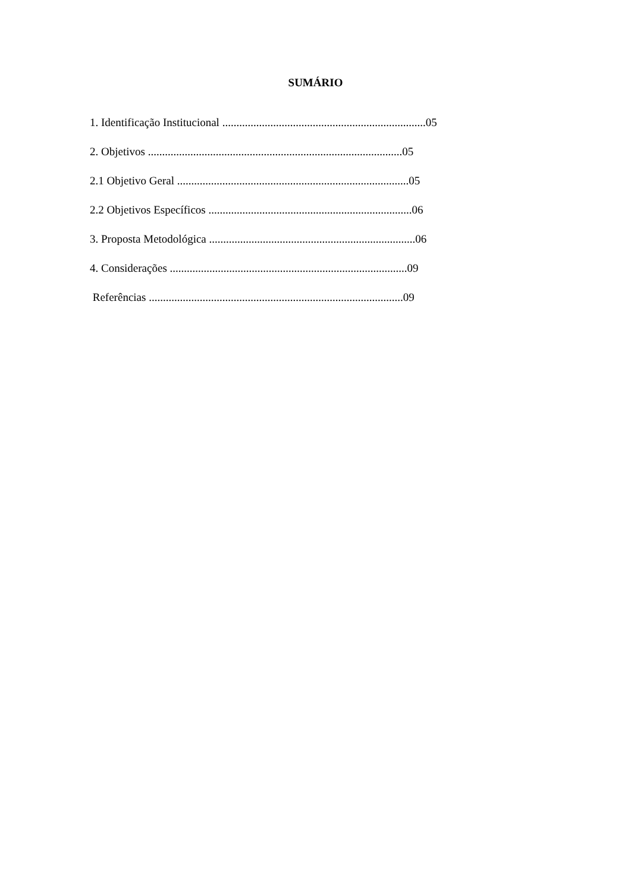SUMÁRIO
1. Identificação Institucional ........................................................................05
2. Objetivos ..........................................................................................05
2.1 Objetivo Geral ..................................................................................05
2.2 Objetivos Específicos ........................................................................06
3. Proposta Metodológica .........................................................................06
4. Considerações ....................................................................................09
Referências ..........................................................................................09